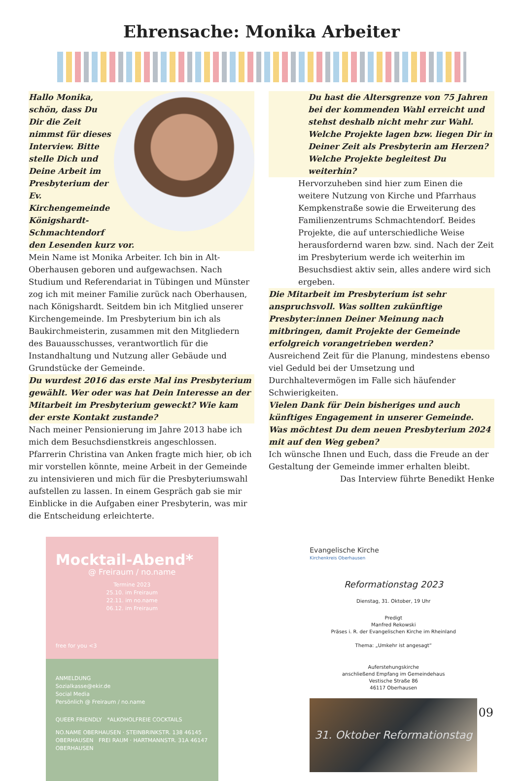Ehrensache: Monika Arbeiter
Hallo Monika, schön, dass Du Dir die Zeit nimmst für dieses Interview. Bitte stelle Dich und Deine Arbeit im Presbyterium der Ev. Kirchengemeinde Königshardt-Schmachtendorf den Lesenden kurz vor.
Mein Name ist Monika Arbeiter. Ich bin in Alt-Oberhausen geboren und aufgewachsen. Nach Studium und Referendariat in Tübingen und Münster zog ich mit meiner Familie zurück nach Oberhausen, nach Königshardt. Seitdem bin ich Mitglied unserer Kirchengemeinde. Im Presbyterium bin ich als Baukirchmeisterin, zusammen mit den Mitgliedern des Bauausschusses, verantwortlich für die Instandhaltung und Nutzung aller Gebäude und Grundstücke der Gemeinde.
Du wurdest 2016 das erste Mal ins Presbyterium gewählt. Wer oder was hat Dein Interesse an der Mitarbeit im Presbyterium geweckt? Wie kam der erste Kontakt zustande?
Nach meiner Pensionierung im Jahre 2013 habe ich mich dem Besuchsdienstkreis angeschlossen. Pfarrerin Christina van Anken fragte mich hier, ob ich mir vorstellen könnte, meine Arbeit in der Gemeinde zu intensivieren und mich für die Presbyteriumswahl aufstellen zu lassen. In einem Gespräch gab sie mir Einblicke in die Aufgaben einer Presbyterin, was mir die Entscheidung erleichterte.
Du hast die Altersgrenze von 75 Jahren bei der kommenden Wahl erreicht und stehst deshalb nicht mehr zur Wahl. Welche Projekte lagen bzw. liegen Dir in Deiner Zeit als Presbyterin am Herzen? Welche Projekte begleitest Du weiterhin?
Hervorzuheben sind hier zum Einen die weitere Nutzung von Kirche und Pfarrhaus Kempkenstraße sowie die Erweiterung des Familienzentrums Schmachtendorf. Beides Projekte, die auf unterschiedliche Weise herausfordernd waren bzw. sind. Nach der Zeit im Presbyterium werde ich weiterhin im Besuchsdiest aktiv sein, alles andere wird sich ergeben.
Die Mitarbeit im Presbyterium ist sehr anspruchsvoll. Was sollten zukünftige Presbyter:innen Deiner Meinung nach mitbringen, damit Projekte der Gemeinde erfolgreich vorangetrieben werden?
Ausreichend Zeit für die Planung, mindestens ebenso viel Geduld bei der Umsetzung und Durchhaltevermögen im Falle sich häufender Schwierigkeiten.
Vielen Dank für Dein bisheriges und auch künftiges Engagement in unserer Gemeinde. Was möchtest Du dem neuen Presbyterium 2024 mit auf den Weg geben?
Ich wünsche Ihnen und Euch, dass die Freude an der Gestaltung der Gemeinde immer erhalten bleibt.
Das Interview führte Benedikt Henke
Mocktail-Abend*
@ Freiraum / no.name
Termine 2023
25.10. im Freiraum
22.11. im no.name
06.12. im Freiraum
free for you <3
ANMELDUNG
Sozialkasse@ekir.de
Social Media
Persönlich @ Freiraum / no.name
QUEER FRIENDLY *ALKOHOLFREIE COCKTAILS
NO.NAME OBERHAUSEN · STEINBRINKSTR. 138 46145 OBERHAUSEN FREI RAUM · HARTMANNSTR. 31A 46147 OBERHAUSEN
Evangelische Kirche
Kirchenkreis Oberhausen
Reformationstag 2023
Dienstag, 31. Oktober, 19 Uhr
Predigt
Manfred Rekowski
Präses i. R. der Evangelischen Kirche im Rheinland
Thema: „Umkehr ist angesagt“
Auferstehungskirche
anschließend Empfang im Gemeindehaus
Vestische Straße 86
46117 Oberhausen
31. Oktober Reformationstag
09